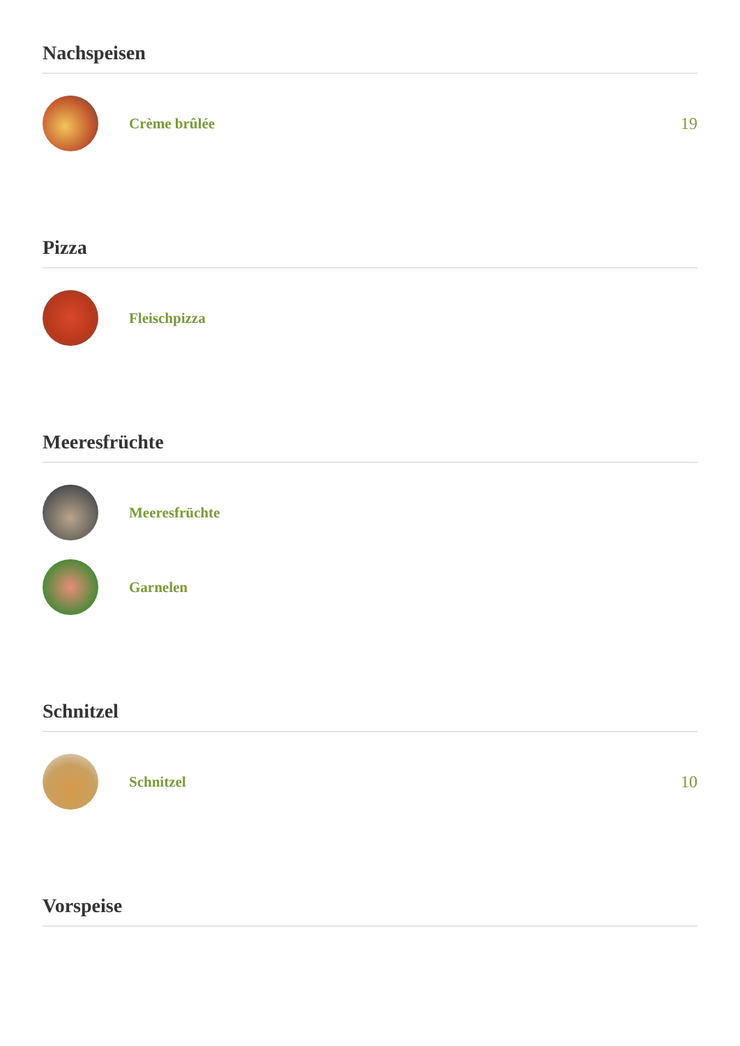Nachspeisen
Crème brûlée 19
Pizza
Fleischpizza
Meeresfrüchte
Meeresfrüchte
Garnelen
Schnitzel
Schnitzel 10
Vorspeise